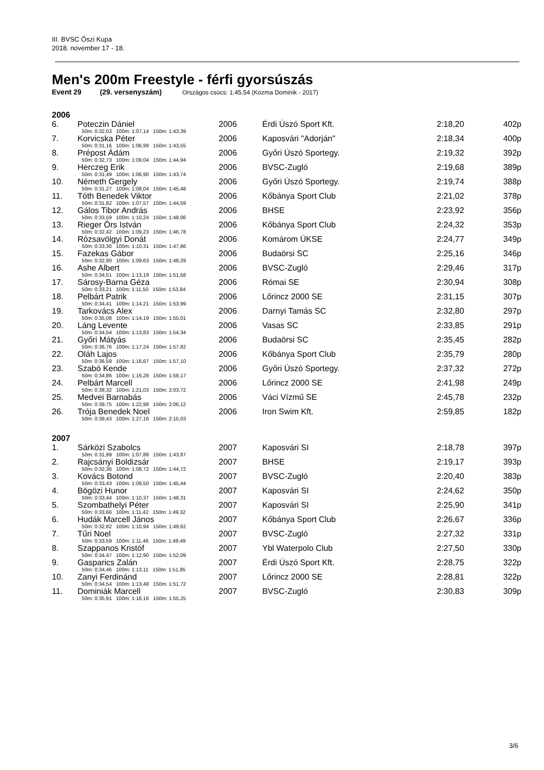III. BVSC Őszi Kupa
2018. november 17 - 18.
Men's 200m Freestyle - férfi gyorsúszás
Event 29 (29. versenyszám) Országos csúcs: 1:45.54 (Kozma Dominik - 2017)
| 2006 | | | | | | |
| 6. | Poteczin Dániel | 2006 | | Érdi Úszó Sport Kft. | 2:18,20 | 402p |
| | 50m: 0:32,03 100m: 1:07,14 150m: 1:43,39 | | | | | |
| 7. | Korvicska Péter | 2006 | | Kaposvári "Adorján" | 2:18,34 | 400p |
| | 50m: 0:31,16 100m: 1:06,99 150m: 1:43,55 | | | | | |
| 8. | Prépost Ádám | 2006 | | Győri Úszó Sportegy. | 2:19,32 | 392p |
| | 50m: 0:32,73 100m: 1:09,04 150m: 1:44,94 | | | | | |
| 9. | Herczeg Erik | 2006 | | BVSC-Zugló | 2:19,68 | 389p |
| | 50m: 0:31,49 100m: 1:06,90 150m: 1:43,74 | | | | | |
| 10. | Németh Gergely | 2006 | | Győri Úszó Sportegy. | 2:19,74 | 388p |
| | 50m: 0:31,27 100m: 1:08,04 150m: 1:45,48 | | | | | |
| 11. | Tóth Benedek Viktor | 2006 | | Kőbánya Sport Club | 2:21,02 | 378p |
| | 50m: 0:31,82 100m: 1:07,57 150m: 1:44,59 | | | | | |
| 12. | Gálos Tibor András | 2006 | | BHSE | 2:23,92 | 356p |
| | 50m: 0:33,59 100m: 1:10,24 150m: 1:48,06 | | | | | |
| 13. | Rieger Örs István | 2006 | | Kőbánya Sport Club | 2:24,32 | 353p |
| | 50m: 0:32,42 100m: 1:09,23 150m: 1:46,78 | | | | | |
| 14. | Rózsavölgyi Donát | 2006 | | Komárom ÚKSE | 2:24,77 | 349p |
| | 50m: 0:33,30 100m: 1:10,31 150m: 1:47,86 | | | | | |
| 15. | Fazekas Gábor | 2006 | | Budaörsi SC | 2:25,16 | 346p |
| | 50m: 0:32,90 100m: 1:09,63 150m: 1:48,29 | | | | | |
| 16. | Ashe Albert | 2006 | | BVSC-Zugló | 2:29,46 | 317p |
| | 50m: 0:34,51 100m: 1:13,19 150m: 1:51,58 | | | | | |
| 17. | Sárosy-Barna Géza | 2006 | | Római SE | 2:30,94 | 308p |
| | 50m: 0:33,21 100m: 1:11,50 150m: 1:53,84 | | | | | |
| 18. | Pelbárt Patrik | 2006 | | Lőrincz 2000 SE | 2:31,15 | 307p |
| | 50m: 0:34,41 100m: 1:14,21 150m: 1:53,99 | | | | | |
| 19. | Tarkovács Alex | 2006 | | Darnyi Tamás SC | 2:32,80 | 297p |
| | 50m: 0:35,08 100m: 1:14,19 150m: 1:55,01 | | | | | |
| 20. | Láng Levente | 2006 | | Vasas SC | 2:33,85 | 291p |
| | 50m: 0:34,54 100m: 1:13,83 150m: 1:54,34 | | | | | |
| 21. | Győri Mátyás | 2006 | | Budaörsi SC | 2:35,45 | 282p |
| | 50m: 0:36,76 100m: 1:17,24 150m: 1:57,82 | | | | | |
| 22. | Oláh Lajos | 2006 | | Kőbánya Sport Club | 2:35,79 | 280p |
| | 50m: 0:36,59 100m: 1:16,67 150m: 1:57,10 | | | | | |
| 23. | Szabó Kende | 2006 | | Győri Úszó Sportegy. | 2:37,32 | 272p |
| | 50m: 0:34,86 100m: 1:16,28 150m: 1:58,17 | | | | | |
| 24. | Pelbárt Marcell | 2006 | | Lőrincz 2000 SE | 2:41,98 | 249p |
| | 50m: 0:38,32 100m: 1:21,03 150m: 2:03,72 | | | | | |
| 25. | Medvei Barnabás | 2006 | | Váci Vízmű SE | 2:45,78 | 232p |
| | 50m: 0:39,75 100m: 1:22,98 150m: 2:06,12 | | | | | |
| 26. | Trója Benedek Noel | 2006 | | Iron Swim Kft. | 2:59,85 | 182p |
| | 50m: 0:39,43 100m: 1:27,16 150m: 2:15,03 | | | | | |
| 2007 | | | | | | |
| 1. | Sárközi Szabolcs | 2007 | | Kaposvári SI | 2:18,78 | 397p |
| | 50m: 0:31,99 100m: 1:07,88 150m: 1:43,87 | | | | | |
| 2. | Rajcsányi Boldizsár | 2007 | | BHSE | 2:19,17 | 393p |
| | 50m: 0:32,36 100m: 1:08,72 150m: 1:44,72 | | | | | |
| 3. | Kovács Botond | 2007 | | BVSC-Zugló | 2:20,40 | 383p |
| | 50m: 0:33,43 100m: 1:09,50 150m: 1:45,44 | | | | | |
| 4. | Bögözi Hunor | 2007 | | Kaposvári SI | 2:24,62 | 350p |
| | 50m: 0:33,44 100m: 1:10,37 150m: 1:48,31 | | | | | |
| 5. | Szombathelyi Péter | 2007 | | Kaposvári SI | 2:25,90 | 341p |
| | 50m: 0:33,66 100m: 1:11,42 150m: 1:49,32 | | | | | |
| 6. | Hudák Marcell János | 2007 | | Kőbánya Sport Club | 2:26,67 | 336p |
| | 50m: 0:32,82 100m: 1:10,94 150m: 1:49,62 | | | | | |
| 7. | Tűri Noel | 2007 | | BVSC-Zugló | 2:27,32 | 331p |
| | 50m: 0:33,59 100m: 1:11,46 150m: 1:49,49 | | | | | |
| 8. | Szappanos Kristóf | 2007 | | Ybl Waterpolo Club | 2:27,50 | 330p |
| | 50m: 0:34,47 100m: 1:12,90 150m: 1:52,09 | | | | | |
| 9. | Gasparics Zalán | 2007 | | Érdi Úszó Sport Kft. | 2:28,75 | 322p |
| | 50m: 0:34,46 100m: 1:13,11 150m: 1:51,85 | | | | | |
| 10. | Zanyi Ferdinánd | 2007 | | Lőrincz 2000 SE | 2:28,81 | 322p |
| | 50m: 0:34,54 100m: 1:13,48 150m: 1:51,72 | | | | | |
| 11. | Dominiák Marcell | 2007 | | BVSC-Zugló | 2:30,83 | 309p |
| | 50m: 0:35,91 100m: 1:16,16 150m: 1:55,25 | | | | | |
3/6